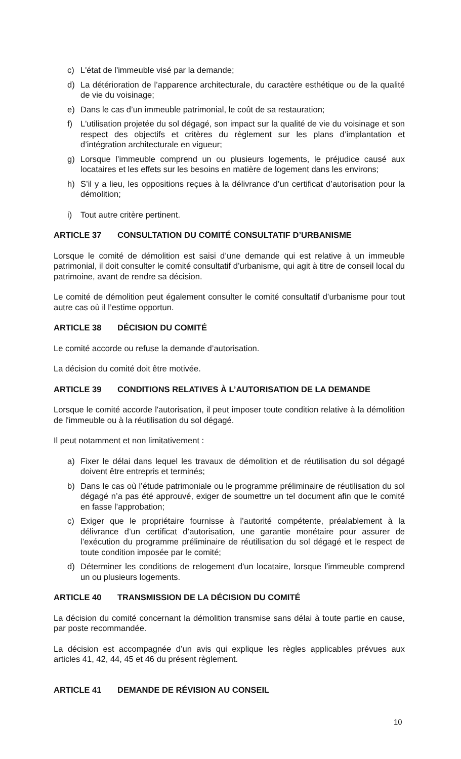c) L'état de l'immeuble visé par la demande;
d) La détérioration de l’apparence architecturale, du caractère esthétique ou de la qualité de vie du voisinage;
e) Dans le cas d’un immeuble patrimonial, le coût de sa restauration;
f) L'utilisation projetée du sol dégagé, son impact sur la qualité de vie du voisinage et son respect des objectifs et critères du règlement sur les plans d’implantation et d’intégration architecturale en vigueur;
g) Lorsque l’immeuble comprend un ou plusieurs logements, le préjudice causé aux locataires et les effets sur les besoins en matière de logement dans les environs;
h) S’il y a lieu, les oppositions reçues à la délivrance d’un certificat d’autorisation pour la démolition;
i) Tout autre critère pertinent.
ARTICLE 37 CONSULTATION DU COMITÉ CONSULTATIF D’URBANISME
Lorsque le comité de démolition est saisi d’une demande qui est relative à un immeuble patrimonial, il doit consulter le comité consultatif d’urbanisme, qui agit à titre de conseil local du patrimoine, avant de rendre sa décision.
Le comité de démolition peut également consulter le comité consultatif d’urbanisme pour tout autre cas où il l’estime opportun.
ARTICLE 38 DÉCISION DU COMITÉ
Le comité accorde ou refuse la demande d’autorisation.
La décision du comité doit être motivée.
ARTICLE 39 CONDITIONS RELATIVES À L’AUTORISATION DE LA DEMANDE
Lorsque le comité accorde l'autorisation, il peut imposer toute condition relative à la démolition de l'immeuble ou à la réutilisation du sol dégagé.
Il peut notamment et non limitativement :
a) Fixer le délai dans lequel les travaux de démolition et de réutilisation du sol dégagé doivent être entrepris et terminés;
b) Dans le cas où l’étude patrimoniale ou le programme préliminaire de réutilisation du sol dégagé n’a pas été approuvé, exiger de soumettre un tel document afin que le comité en fasse l’approbation;
c) Exiger que le propriétaire fournisse à l’autorité compétente, préalablement à la délivrance d’un certificat d’autorisation, une garantie monétaire pour assurer de l’exécution du programme préliminaire de réutilisation du sol dégagé et le respect de toute condition imposée par le comité;
d) Déterminer les conditions de relogement d'un locataire, lorsque l'immeuble comprend un ou plusieurs logements.
ARTICLE 40 TRANSMISSION DE LA DÉCISION DU COMITÉ
La décision du comité concernant la démolition transmise sans délai à toute partie en cause, par poste recommandée.
La décision est accompagnée d’un avis qui explique les règles applicables prévues aux articles 41, 42, 44, 45 et 46 du présent règlement.
ARTICLE 41 DEMANDE DE RÉVISION AU CONSEIL
10